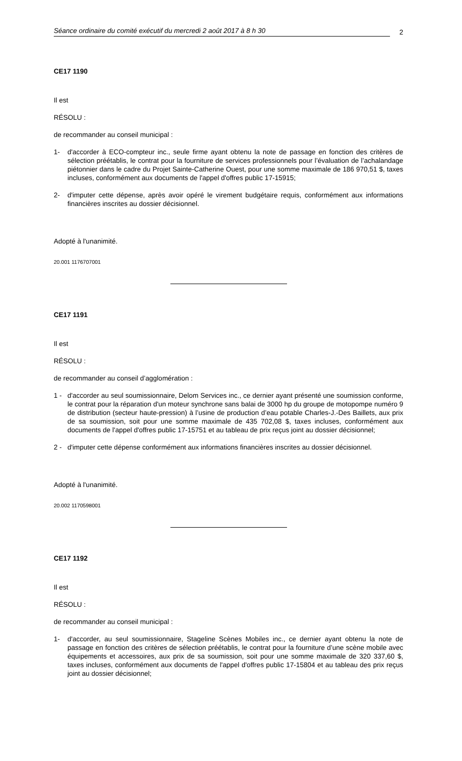Séance ordinaire du comité exécutif du mercredi 2 août 2017 à 8 h 30 2
CE17 1190
Il est
RÉSOLU :
de recommander au conseil municipal :
1- d'accorder à ECO-compteur inc., seule firme ayant obtenu la note de passage en fonction des critères de sélection préétablis, le contrat pour la fourniture de services professionnels pour l’évaluation de l’achalandage piétonnier dans le cadre du Projet Sainte-Catherine Ouest, pour une somme maximale de 186 970,51 $, taxes incluses, conformément aux documents de l'appel d'offres public 17-15915;
2- d'imputer cette dépense, après avoir opéré le virement budgétaire requis, conformément aux informations financières inscrites au dossier décisionnel.
Adopté à l'unanimité.
20.001 1176707001
CE17 1191
Il est
RÉSOLU :
de recommander au conseil d’agglomération :
1 - d'accorder au seul soumissionnaire, Delom Services inc., ce dernier ayant présenté une soumission conforme, le contrat pour la réparation d'un moteur synchrone sans balai de 3000 hp du groupe de motopompe numéro 9 de distribution (secteur haute-pression) à l’usine de production d’eau potable Charles-J.-Des Baillets, aux prix de sa soumission, soit pour une somme maximale de 435 702,08 $, taxes incluses, conformément aux documents de l'appel d'offres public 17-15751 et au tableau de prix reçus joint au dossier décisionnel;
2 - d'imputer cette dépense conformément aux informations financières inscrites au dossier décisionnel.
Adopté à l'unanimité.
20.002 1170598001
CE17 1192
Il est
RÉSOLU :
de recommander au conseil municipal :
1- d'accorder, au seul soumissionnaire, Stageline Scènes Mobiles inc., ce dernier ayant obtenu la note de passage en fonction des critères de sélection préétablis, le contrat pour la fourniture d’une scène mobile avec équipements et accessoires, aux prix de sa soumission, soit pour une somme maximale de 320 337,60 $, taxes incluses, conformément aux documents de l'appel d'offres public 17-15804 et au tableau des prix reçus joint au dossier décisionnel;